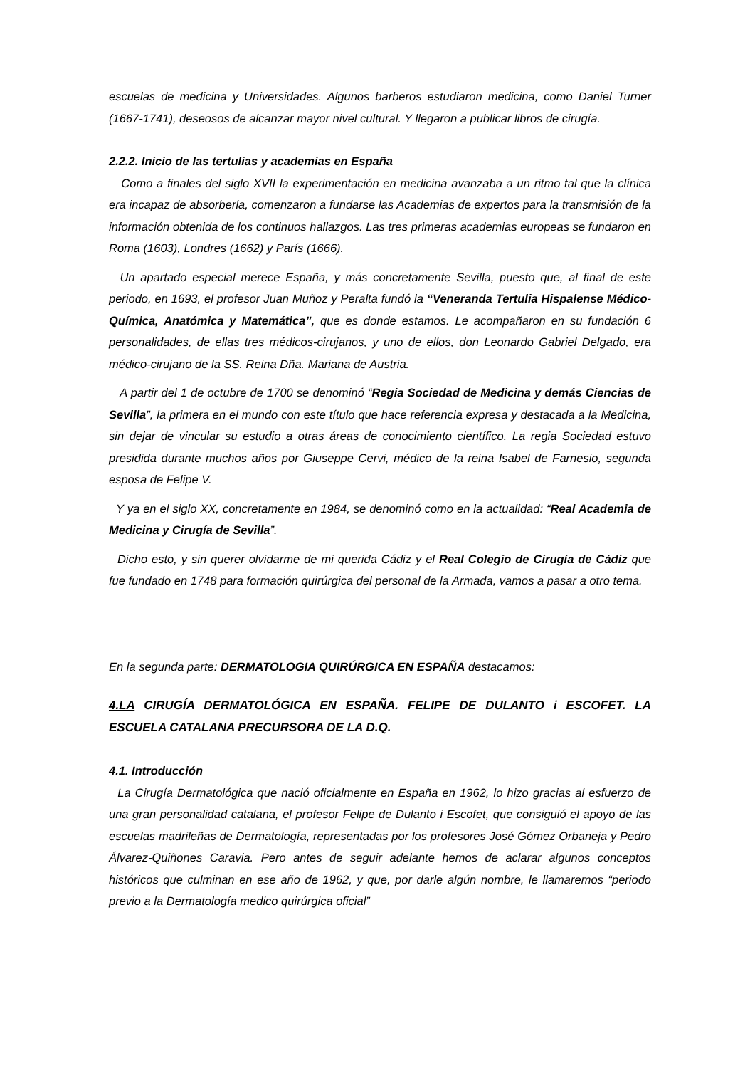escuelas de medicina y Universidades. Algunos barberos estudiaron medicina, como Daniel Turner (1667-1741), deseosos de alcanzar mayor nivel cultural. Y llegaron a publicar libros de cirugía.
2.2.2. Inicio de las tertulias y academias en España
Como a finales del siglo XVII la experimentación en medicina avanzaba a un ritmo tal que la clínica era incapaz de absorberla, comenzaron a fundarse las Academias de expertos para la transmisión de la información obtenida de los continuos hallazgos. Las tres primeras academias europeas se fundaron en Roma (1603), Londres (1662) y París (1666).
Un apartado especial merece España, y más concretamente Sevilla, puesto que, al final de este periodo, en 1693, el profesor Juan Muñoz y Peralta fundó la “Veneranda Tertulia Hispalense Médico-Química, Anatómica y Matemática”, que es donde estamos. Le acompañaron en su fundación 6 personalidades, de ellas tres médicos-cirujanos, y uno de ellos, don Leonardo Gabriel Delgado, era médico-cirujano de la SS. Reina Dña. Mariana de Austria.
A partir del 1 de octubre de 1700 se denominó “Regia Sociedad de Medicina y demás Ciencias de Sevilla”, la primera en el mundo con este título que hace referencia expresa y destacada a la Medicina, sin dejar de vincular su estudio a otras áreas de conocimiento científico. La regia Sociedad estuvo presidida durante muchos años por Giuseppe Cervi, médico de la reina Isabel de Farnesio, segunda esposa de Felipe V.
Y ya en el siglo XX, concretamente en 1984, se denominó como en la actualidad: “Real Academia de Medicina y Cirugía de Sevilla”.
Dicho esto, y sin querer olvidarme de mi querida Cádiz y el Real Colegio de Cirugía de Cádiz que fue fundado en 1748 para formación quirúrgica del personal de la Armada, vamos a pasar a otro tema.
En la segunda parte: DERMATOLOGIA QUIRÚRGICA EN ESPAÑA destacamos:
4.LA CIRUGÍA DERMATOLÓGICA EN ESPAÑA. FELIPE DE DULANTO i ESCOFET. LA ESCUELA CATALANA PRECURSORA DE LA D.Q.
4.1. Introducción
La Cirugía Dermatológica que nació oficialmente en España en 1962, lo hizo gracias al esfuerzo de una gran personalidad catalana, el profesor Felipe de Dulanto i Escofet, que consiguió el apoyo de las escuelas madrileñas de Dermatología, representadas por los profesores José Gómez Orbaneja y Pedro Álvarez-Quiñones Caravia. Pero antes de seguir adelante hemos de aclarar algunos conceptos históricos que culminan en ese año de 1962, y que, por darle algún nombre, le llamaremos “periodo previo a la Dermatología medico quirúrgica oficial”